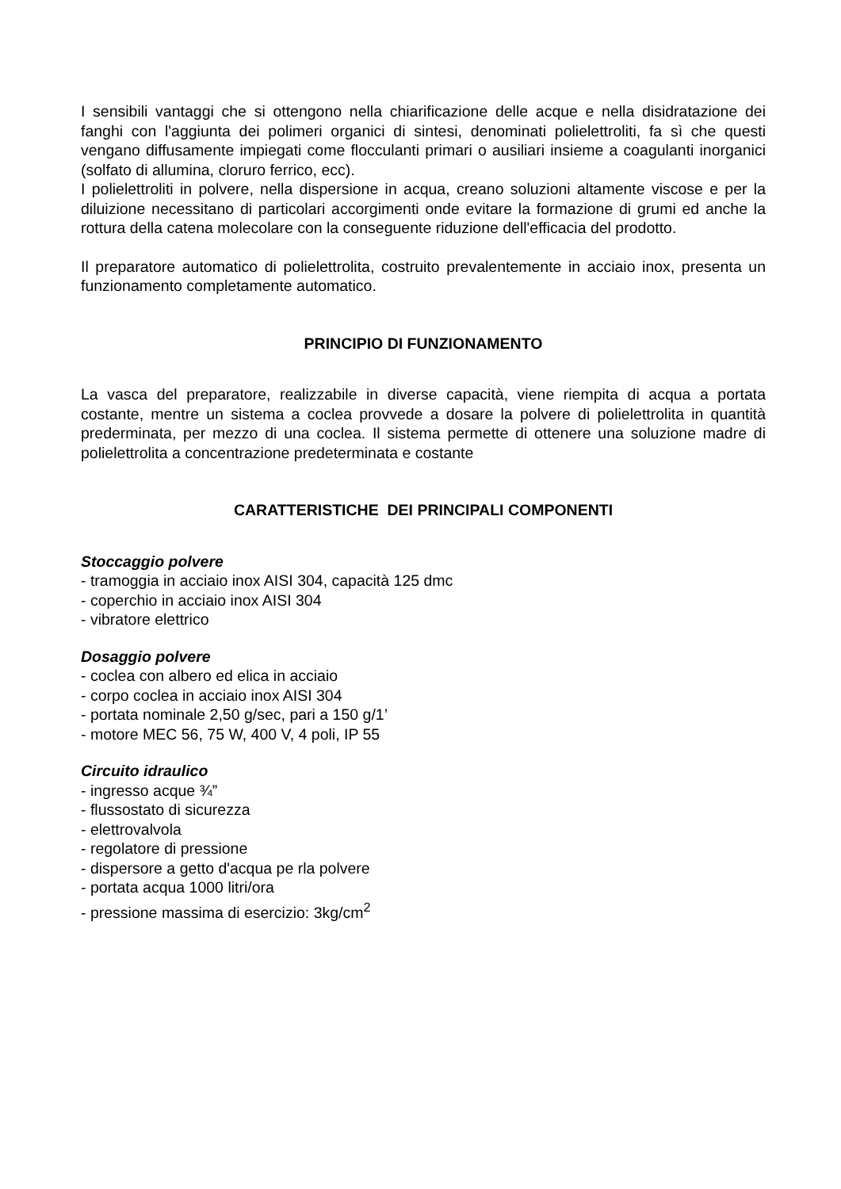I sensibili vantaggi che si ottengono nella chiarificazione delle acque e nella disidratazione dei fanghi con l'aggiunta dei polimeri organici di sintesi, denominati polielettroliti, fa sì che questi vengano diffusamente impiegati come flocculanti primari o ausiliari insieme a coagulanti inorganici (solfato di allumina, cloruro ferrico, ecc).
I polielettroliti in polvere, nella dispersione in acqua, creano soluzioni altamente viscose e per la diluizione necessitano di particolari accorgimenti onde evitare la formazione di grumi ed anche la rottura della catena molecolare con la conseguente riduzione dell'efficacia del prodotto.
Il preparatore automatico di polielettrolita, costruito prevalentemente in acciaio inox, presenta un funzionamento completamente automatico.
PRINCIPIO DI FUNZIONAMENTO
La vasca del preparatore, realizzabile in diverse capacità, viene riempita di acqua a portata costante, mentre un sistema a coclea provvede a dosare la polvere di polielettrolita in quantità prederminata, per mezzo di una coclea. Il sistema permette di ottenere una soluzione madre di polielettrolita a concentrazione predeterminata e costante
CARATTERISTICHE DEI PRINCIPALI COMPONENTI
Stoccaggio polvere
- tramoggia in acciaio inox AISI 304, capacità 125 dmc
- coperchio in acciaio inox AISI 304
- vibratore elettrico
Dosaggio polvere
- coclea con albero ed elica in acciaio
- corpo coclea in acciaio inox AISI 304
- portata nominale 2,50 g/sec, pari a 150 g/1’
- motore MEC 56, 75 W, 400 V, 4 poli, IP 55
Circuito idraulico
- ingresso acque ¾”
- flussostato di sicurezza
- elettrovalvola
- regolatore di pressione
- dispersore a getto d'acqua pe rla polvere
- portata acqua 1000 litri/ora
- pressione massima di esercizio: 3kg/cm<sup>2</sup>